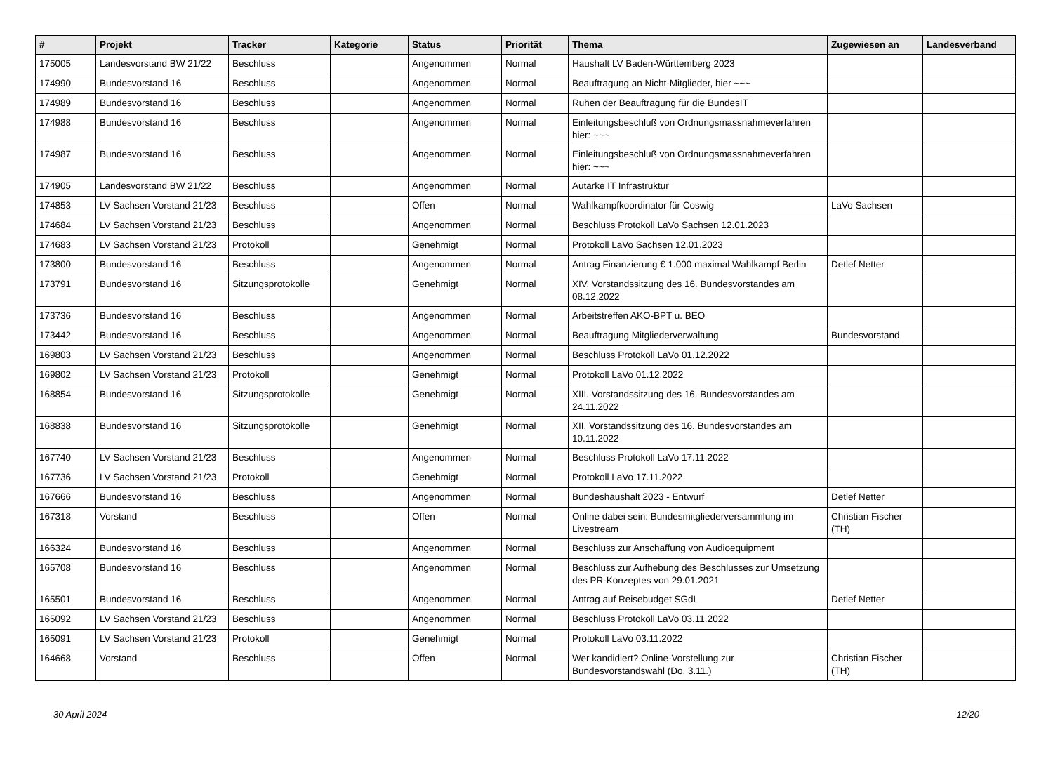| # | Projekt | Tracker | Kategorie | Status | Priorität | Thema | Zugewiesen an | Landesverband |
| --- | --- | --- | --- | --- | --- | --- | --- | --- |
| 175005 | Landesvorstand BW 21/22 | Beschluss | | Angenommen | Normal | Haushalt LV Baden-Württemberg 2023 | | |
| 174990 | Bundesvorstand 16 | Beschluss | | Angenommen | Normal | Beauftragung an Nicht-Mitglieder, hier ~~~ | | |
| 174989 | Bundesvorstand 16 | Beschluss | | Angenommen | Normal | Ruhen der Beauftragung für die BundesIT | | |
| 174988 | Bundesvorstand 16 | Beschluss | | Angenommen | Normal | Einleitungsbeschluß von Ordnungsmassnahmeverfahren hier: ~~~ | | |
| 174987 | Bundesvorstand 16 | Beschluss | | Angenommen | Normal | Einleitungsbeschluß von Ordnungsmassnahmeverfahren hier: ~~~ | | |
| 174905 | Landesvorstand BW 21/22 | Beschluss | | Angenommen | Normal | Autarke IT Infrastruktur | | |
| 174853 | LV Sachsen Vorstand 21/23 | Beschluss | | Offen | Normal | Wahlkampfkoordinator für Coswig | LaVo Sachsen | |
| 174684 | LV Sachsen Vorstand 21/23 | Beschluss | | Angenommen | Normal | Beschluss Protokoll LaVo Sachsen 12.01.2023 | | |
| 174683 | LV Sachsen Vorstand 21/23 | Protokoll | | Genehmigt | Normal | Protokoll LaVo Sachsen 12.01.2023 | | |
| 173800 | Bundesvorstand 16 | Beschluss | | Angenommen | Normal | Antrag Finanzierung € 1.000 maximal Wahlkampf Berlin | Detlef Netter | |
| 173791 | Bundesvorstand 16 | Sitzungsprotokolle | | Genehmigt | Normal | XIV. Vorstandssitzung des 16. Bundesvorstandes am 08.12.2022 | | |
| 173736 | Bundesvorstand 16 | Beschluss | | Angenommen | Normal | Arbeitstreffen AKO-BPT u. BEO | | |
| 173442 | Bundesvorstand 16 | Beschluss | | Angenommen | Normal | Beauftragung Mitgliederverwaltung | Bundesvorstand | |
| 169803 | LV Sachsen Vorstand 21/23 | Beschluss | | Angenommen | Normal | Beschluss Protokoll LaVo 01.12.2022 | | |
| 169802 | LV Sachsen Vorstand 21/23 | Protokoll | | Genehmigt | Normal | Protokoll LaVo 01.12.2022 | | |
| 168854 | Bundesvorstand 16 | Sitzungsprotokolle | | Genehmigt | Normal | XIII. Vorstandssitzung des 16. Bundesvorstandes am 24.11.2022 | | |
| 168838 | Bundesvorstand 16 | Sitzungsprotokolle | | Genehmigt | Normal | XII. Vorstandssitzung des 16. Bundesvorstandes am 10.11.2022 | | |
| 167740 | LV Sachsen Vorstand 21/23 | Beschluss | | Angenommen | Normal | Beschluss Protokoll LaVo 17.11.2022 | | |
| 167736 | LV Sachsen Vorstand 21/23 | Protokoll | | Genehmigt | Normal | Protokoll LaVo 17.11.2022 | | |
| 167666 | Bundesvorstand 16 | Beschluss | | Angenommen | Normal | Bundeshaushalt 2023 - Entwurf | Detlef Netter | |
| 167318 | Vorstand | Beschluss | | Offen | Normal | Online dabei sein: Bundesmitgliederversammlung im Livestream | Christian Fischer (TH) | |
| 166324 | Bundesvorstand 16 | Beschluss | | Angenommen | Normal | Beschluss zur Anschaffung von Audioequipment | | |
| 165708 | Bundesvorstand 16 | Beschluss | | Angenommen | Normal | Beschluss zur Aufhebung des Beschlusses zur Umsetzung des PR-Konzeptes von 29.01.2021 | | |
| 165501 | Bundesvorstand 16 | Beschluss | | Angenommen | Normal | Antrag auf Reisebudget SGdL | Detlef Netter | |
| 165092 | LV Sachsen Vorstand 21/23 | Beschluss | | Angenommen | Normal | Beschluss Protokoll LaVo 03.11.2022 | | |
| 165091 | LV Sachsen Vorstand 21/23 | Protokoll | | Genehmigt | Normal | Protokoll LaVo 03.11.2022 | | |
| 164668 | Vorstand | Beschluss | | Offen | Normal | Wer kandidiert? Online-Vorstellung zur Bundesvorstandswahl (Do, 3.11.) | Christian Fischer (TH) | |
30 April 2024 12/20